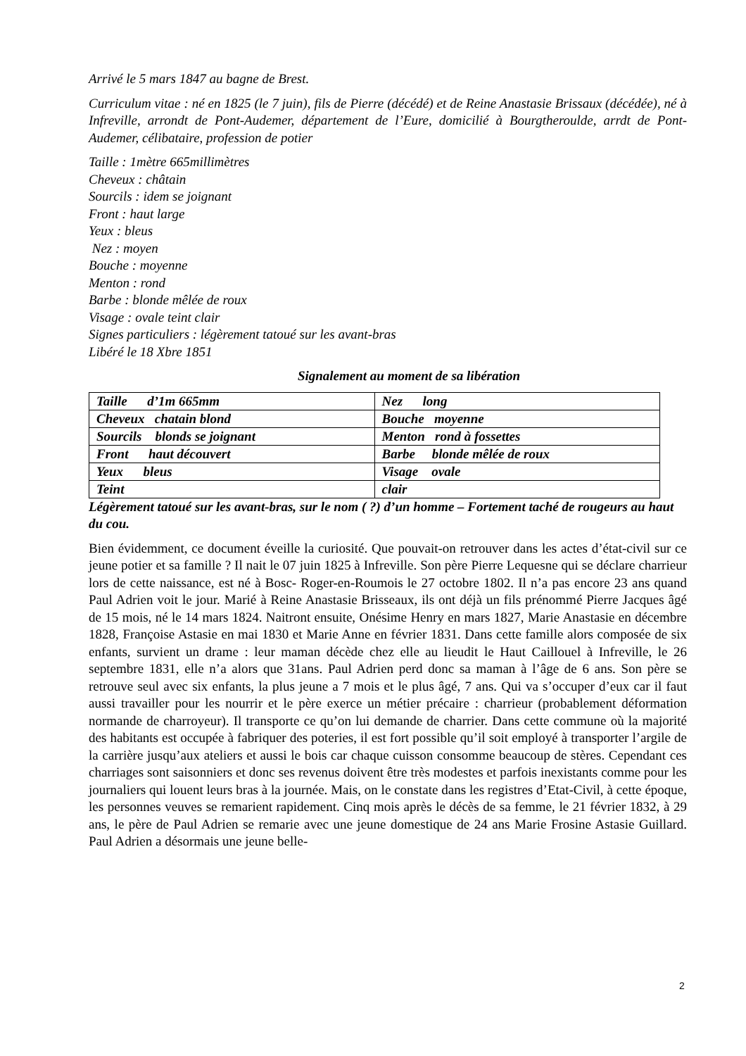Arrivé le 5 mars 1847 au bagne de Brest.
Curriculum vitae : né en 1825 (le 7 juin), fils de Pierre (décédé) et de Reine Anastasie Brissaux (décédée), né à Infreville, arrondt de Pont-Audemer, département de l’Eure, domicilié à Bourgtheroulde, arrdt de Pont-Audemer, célibataire, profession de potier
Taille : 1mètre 665millimètres
Cheveux : châtain
Sourcils : idem se joignant
Front : haut large
Yeux : bleus
Nez : moyen
Bouche : moyenne
Menton : rond
Barbe : blonde mêlée de roux
Visage : ovale teint clair
Signes particuliers : légèrement tatoué sur les avant-bras
Libéré le 18 Xbre 1851
Signalement au moment de sa libération
| Taille d’1m 665mm | Nez long |
| Cheveux chatain blond | Bouche moyenne |
| Sourcils blonds se joignant | Menton rond à fossettes |
| Front haut découvert | Barbe blonde mêlée de roux |
| Yeux bleus | Visage ovale |
| Teint | clair |
Légèrement tatoué sur les avant-bras, sur le nom ( ?) d’un homme – Fortement taché de rougeurs au haut du cou.
Bien évidemment, ce document éveille la curiosité. Que pouvait-on retrouver dans les actes d’état-civil sur ce jeune potier et sa famille ? Il nait le 07 juin 1825 à Infreville. Son père Pierre Lequesne qui se déclare charrieur lors de cette naissance, est né à Bosc- Roger-en-Roumois le 27 octobre 1802. Il n’a pas encore 23 ans quand Paul Adrien voit le jour. Marié à Reine Anastasie Brisseaux, ils ont déjà un fils prénommé Pierre Jacques âgé de 15 mois, né le 14 mars 1824. Naitront ensuite, Onésime Henry en mars 1827, Marie Anastasie en décembre 1828, Françoise Astasie en mai 1830 et Marie Anne en février 1831. Dans cette famille alors composée de six enfants, survient un drame : leur maman décède chez elle au lieudit le Haut Caillouel à Infreville, le 26 septembre 1831, elle n’a alors que 31ans. Paul Adrien perd donc sa maman à l’âge de 6 ans. Son père se retrouve seul avec six enfants, la plus jeune a 7 mois et le plus âgé, 7 ans. Qui va s’occuper d’eux car il faut aussi travailler pour les nourrir et le père exerce un métier précaire : charrieur (probablement déformation normande de charroyeur). Il transporte ce qu’on lui demande de charrier. Dans cette commune où la majorité des habitants est occupée à fabriquer des poteries, il est fort possible qu’il soit employé à transporter l’argile de la carrière jusqu’aux ateliers et aussi le bois car chaque cuisson consomme beaucoup de stères. Cependant ces charriages sont saisonniers et donc ses revenus doivent être très modestes et parfois inexistants comme pour les journaliers qui louent leurs bras à la journée. Mais, on le constate dans les registres d’Etat-Civil, à cette époque, les personnes veuves se remarient rapidement. Cinq mois après le décès de sa femme, le 21 février 1832, à 29 ans, le père de Paul Adrien se remarie avec une jeune domestique de 24 ans Marie Frosine Astasie Guillard. Paul Adrien a désormais une jeune belle-
2